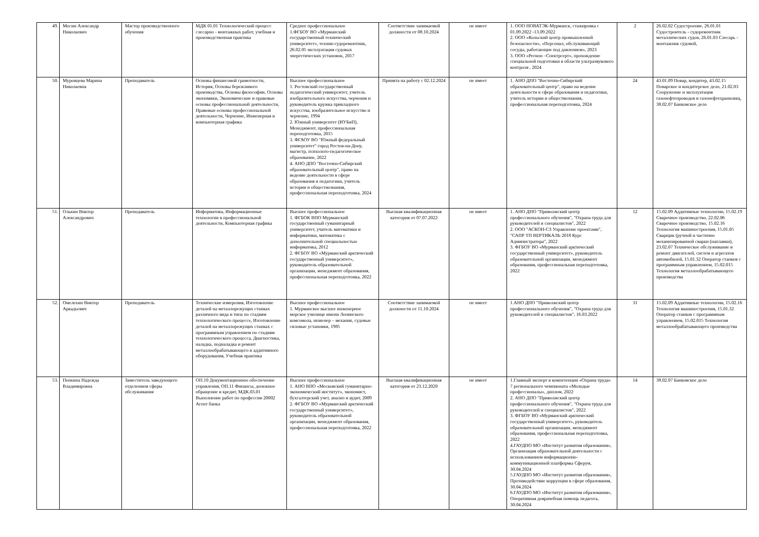| 49. | Мосин Александр Николаевич | Мастер производственного обучения | МДК 01.01 Технологический процесс слесарно - монтажных работ, учебная и производственная практика | Среднее профессиональное 1.ФГБОУ ВО «Мурманский государственный технический университет», техник-судоремонтник, 26.02.05 эксплуатация судовых энергетических установок, 2017 | Соответствие занимаемой должности от 08.10.2024 | не имеет | 1. ООО НОВАТЭК-Мурманск, стажировка с 01.09.2022 -13.09.2022 2. ООО «Кольский центр промышленной безопасности», «Персонал, обслуживающий сосуды, работающие под давлением», 2023 3. ООО «Регион –Спектрсерт», прохождение специальной подготовки в области ультразвукового контроля , 2024 | 2 | 26.02.02 Судостроение, 26.01.01 Судостроитель - судоремонтник металлических судов, 26.01.03 Слесарь - монтажник судовой, |
| 50. | Муровцева Марина Николаевна | Преподаватель | Основы финансовой грамотности, История, Основы бережливого производства, Основы философии, Основы экономики, Экономические и правовые основы профессиональной деятельности, Правовые основы профессиональной деятельности, Черчение, Инженерная и компьютерная графика | Высшее профессиональное 1. Ростовский государственный педагогический университет, учитель изобразительного искусства, черчения и руководитель кружка прикладного искусства, изобразительное искусство и черчение, 1994 2. Южный университет (ИУБиП), Менеджмент, профессиональная переподготовка, 2015 3. ФГАОУ ВО "Южный федеральный университет" город Ростов-на-Дону, магистр, психолого-педагогическое образование, 2022 4. АНО ДПО "Восточно-Сибирский образовательный центр", право на ведение деятельности в сфере образования и педагогики, учитель истории и обществознания, профессиональная переподготовка, 2024 | Принята на работу с 02.12.2024 | не имеет | 1. АНО ДПО "Восточно-Сибирский образовательный центр", право на ведение деятельности в сфере образования и педагогики, учитель истории и обществознания, профессиональная переподготовка, 2024 | 24 | 43.01.09 Повар, кондитер, 43.02.15 Поварское и кондитерское дело, 21.02.03 Сооружение и эксплуатация газонефтепроводов и газонефтехранилищ, 38.02.07 Банковское дело |
| 51. | Олькин Виктор Александрович | Преподаватель | Информатика, Информационные технологии в профессиональной деятельности, Компьютерная графика | Высшее профессиональное 1. ФГБОК ВПО Мурманский государственный гуманитарный университет, учитель математики и информатики, математика с дополнительной специальностью информатика, 2012 2. ФГБОУ ВО «Мурманский арктический государственный университет», руководитель образовательной организации, менеджмент образования, профессиональная переподготовка, 2022 | Высшая квалификационная категория от 07.07.2022 | не имеет | 1. АНО ДПО "Приволжский центр профессионального обучения", "Охрана труда для руководителей и специалистов", 2022 2. ООО "АСКОН-СЗ Управление проектами", "САПР ТП ВЕРТИКАЛЬ 2018 Курс Администратора", 2022 3. ФГБОУ ВО «Мурманский арктический государственный университет», руководитель образовательной организации, менеджмент образования, профессиональная переподготовка, 2022 | 12 | 15.02.09 Аддитивные технологии, 15.02.19 Сварочное производство, 22.02.06 Сварочное производство, 15.02.16 Технология машиностроения, 15.01.05 Сварщик (ручной и частично механизированной сварки (наплавки), 23.02.07 Техническое обслуживание и ремонт двигателей, систем и агрегатов автомобилей, 15.01.32 Оператор станков с программным управлением, 15.02.015 Технология металлообрабатывающего производства |
| 52. | Омелехин Виктор Аркадьевич | Преподаватель | Технические измерения, Изготовление деталей на металлорежущих станках различного вида и типа по стадиям технологического процессе, Изготовление деталей на металлорежущих станках с программным управлением по стадиям технологического процесса, Диагностика, наладка, подналадка и ремонт металлообрабатывающего и аддитивного оборудования, Учебная практика | Высшее профессиональное 1. Мурманское высшее инженерное морское училище имени Ленинского комсомола, инженер – механик, судовые силовые установки, 1985 | Соответствие занимаемой должности от 11.10.2024 | не имеет | 1.АНО ДПО "Приволжский центр профессионального обучения", "Охрана труда для руководителей и специалистов", 16.03.2022 | 31 | 15.02.09 Аддитивные технологии, 15.02.16 Технология машиностроения, 15.01.32 Оператор станков с программным управлением, 15.02.015 Технология металлообрабатывающего производства |
| 53. | Пенкина Надежда Владимировна | Заместитель заведующего отделением сферы обслуживания | ОП.10 Документационное обеспечение управления, ОП.11 Финансы, денежное обращение и кредит, МДК.03.01 Выполнение работ по профессии 20002 Агент банка | Высшее профессиональное 1. АНО ВПО «Московский гуманитарно-экономический институт», экономист, бухгалтерский учет, анализ и аудит, 2009 2. ФГБОУ ВО «Мурманский арктический государственный университет», руководитель образовательной организации, менеджмент образования, профессиональная переподготовка, 2022 | Высшая квалификационная категория от 23.12.2020 | не имеет | 1.Главный эксперт в компетенции «Охрана труда» 7 регионального чемпионата «Молодые профессионалы», диплом, 2022 2. АНО ДПО "Приволжский центр профессионального обучения", "Охрана труда для руководителей и специалистов", 2022 3. ФГБОУ ВО «Мурманский арктический государственный университет», руководитель образовательной организации, менеджмент образования, профессиональная переподготовка, 2022 4.ГАУДПО МО «Институт развития образования», Организация образовательной деятельности с использованием информационно-коммуникационной платформы Сферум, 30.04.2024 5.ГАУДПО МО «Институт развития образования», Противодействие коррупции в сфере образования, 30.04.2024 6.ГАУДПО МО «Институт развития образования», Оперативная доврачебная помощь педагога, 30.04.2024 | 14 | 38.02.07 Банковское дело |